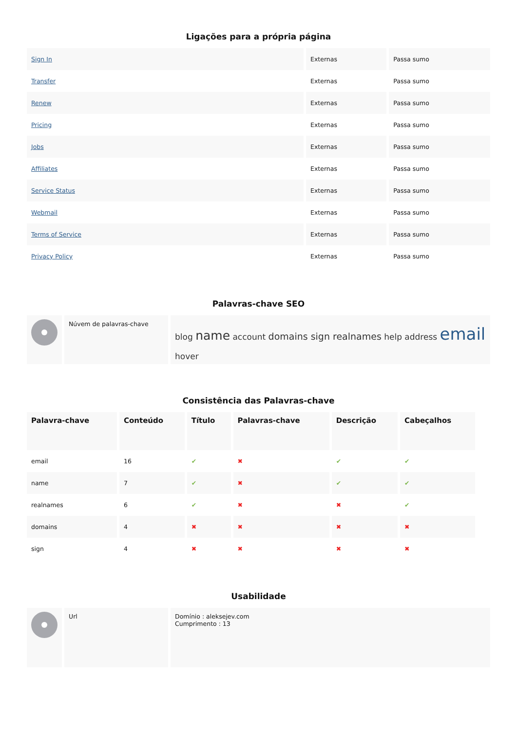Ligações para a própria página
| Sign In | Externas | Passa sumo |
| Transfer | Externas | Passa sumo |
| Renew | Externas | Passa sumo |
| Pricing | Externas | Passa sumo |
| Jobs | Externas | Passa sumo |
| Affiliates | Externas | Passa sumo |
| Service Status | Externas | Passa sumo |
| Webmail | Externas | Passa sumo |
| Terms of Service | Externas | Passa sumo |
| Privacy Policy | Externas | Passa sumo |
Palavras-chave SEO
| | Núvem de palavras-chave | blog name account domains sign realnames help address email hover |
Consistência das Palavras-chave
| Palavra-chave | Conteúdo | Título | Palavras-chave | Descrição | Cabeçalhos |
| --- | --- | --- | --- | --- | --- |
| email | 16 | ✔ | ✖ | ✔ | ✔ |
| name | 7 | ✔ | ✖ | ✔ | ✔ |
| realnames | 6 | ✔ | ✖ | ✖ | ✔ |
| domains | 4 | ✖ | ✖ | ✖ | ✖ |
| sign | 4 | ✖ | ✖ | ✖ | ✖ |
Usabilidade
| | Url | Domínio : aleksejev.com Cumprimento : 13 |